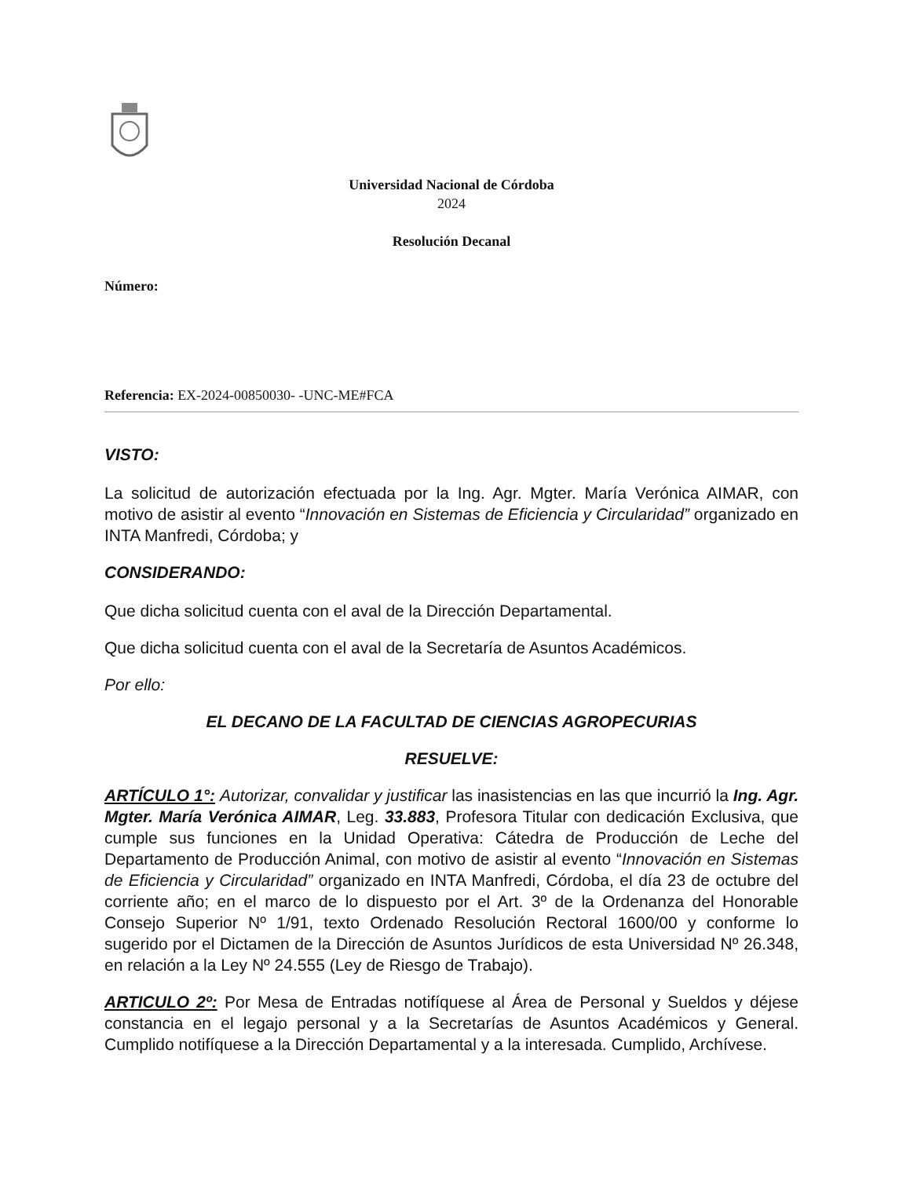Universidad Nacional de Córdoba
2024
Resolución Decanal
Número:
Referencia: EX-2024-00850030- -UNC-ME#FCA
VISTO:
La solicitud de autorización efectuada por la Ing. Agr. Mgter. María Verónica AIMAR, con motivo de asistir al evento “Innovación en Sistemas de Eficiencia y Circularidad” organizado en INTA Manfredi, Córdoba; y
CONSIDERANDO:
Que dicha solicitud cuenta con el aval de la Dirección Departamental.
Que dicha solicitud cuenta con el aval de la Secretaría de Asuntos Académicos.
Por ello:
EL DECANO DE LA FACULTAD DE CIENCIAS AGROPECURIAS
RESUELVE:
ARTÍCULO 1°: Autorizar, convalidar y justificar las inasistencias en las que incurrió la Ing. Agr. Mgter. María Verónica AIMAR, Leg. 33.883, Profesora Titular con dedicación Exclusiva, que cumple sus funciones en la Unidad Operativa: Cátedra de Producción de Leche del Departamento de Producción Animal, con motivo de asistir al evento “Innovación en Sistemas de Eficiencia y Circularidad” organizado en INTA Manfredi, Córdoba, el día 23 de octubre del corriente año; en el marco de lo dispuesto por el Art. 3º de la Ordenanza del Honorable Consejo Superior Nº 1/91, texto Ordenado Resolución Rectoral 1600/00 y conforme lo sugerido por el Dictamen de la Dirección de Asuntos Jurídicos de esta Universidad Nº 26.348, en relación a la Ley Nº 24.555 (Ley de Riesgo de Trabajo).
ARTICULO 2º: Por Mesa de Entradas notifíquese al Área de Personal y Sueldos y déjese constancia en el legajo personal y a la Secretarías de Asuntos Académicos y General. Cumplido notifíquese a la Dirección Departamental y a la interesada. Cumplido, Archívese.